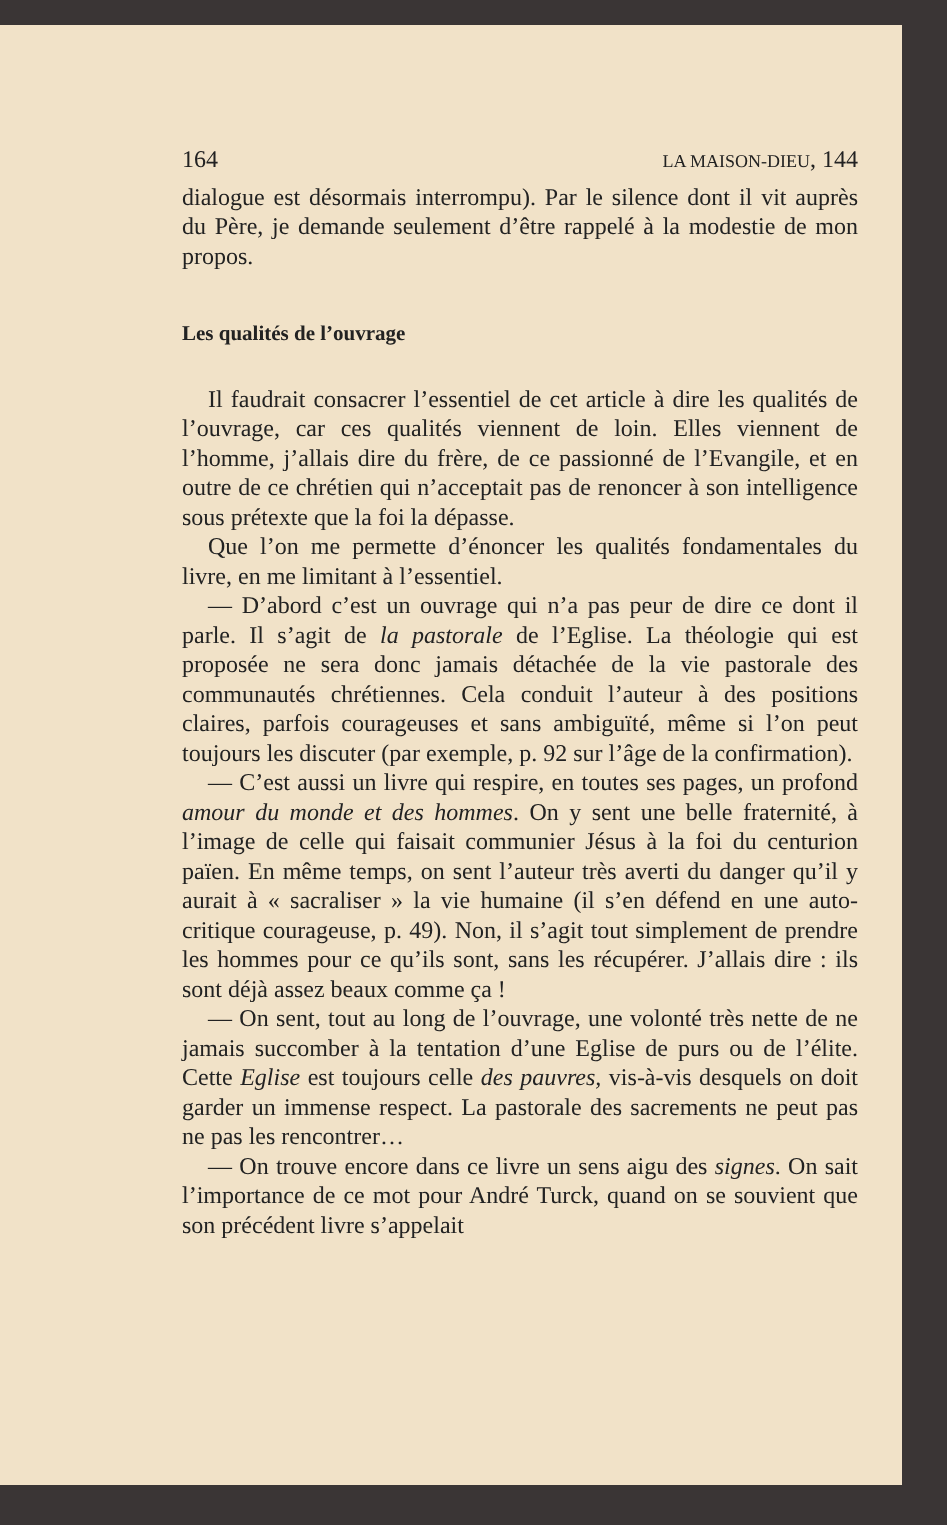164 LA MAISON-DIEU, 144
dialogue est désormais interrompu). Par le silence dont il vit auprès du Père, je demande seulement d’être rappelé à la modestie de mon propos.
Les qualités de l’ouvrage
Il faudrait consacrer l’essentiel de cet article à dire les qualités de l’ouvrage, car ces qualités viennent de loin. Elles viennent de l’homme, j’allais dire du frère, de ce passionné de l’Evangile, et en outre de ce chrétien qui n’acceptait pas de renoncer à son intelligence sous prétexte que la foi la dépasse.
Que l’on me permette d’énoncer les qualités fondamentales du livre, en me limitant à l’essentiel.
— D’abord c’est un ouvrage qui n’a pas peur de dire ce dont il parle. Il s’agit de la pastorale de l’Eglise. La théologie qui est proposée ne sera donc jamais détachée de la vie pastorale des communautés chrétiennes. Cela conduit l’auteur à des positions claires, parfois courageuses et sans ambiguïté, même si l’on peut toujours les discuter (par exemple, p. 92 sur l’âge de la confirmation).
— C’est aussi un livre qui respire, en toutes ses pages, un profond amour du monde et des hommes. On y sent une belle fraternité, à l’image de celle qui faisait communier Jésus à la foi du centurion païen. En même temps, on sent l’auteur très averti du danger qu’il y aurait à « sacraliser » la vie humaine (il s’en défend en une auto-critique courageuse, p. 49). Non, il s’agit tout simplement de prendre les hommes pour ce qu’ils sont, sans les récupérer. J’allais dire : ils sont déjà assez beaux comme ça !
— On sent, tout au long de l’ouvrage, une volonté très nette de ne jamais succomber à la tentation d’une Eglise de purs ou de l’élite. Cette Eglise est toujours celle des pauvres, vis-à-vis desquels on doit garder un immense respect. La pastorale des sacrements ne peut pas ne pas les rencontrer…
— On trouve encore dans ce livre un sens aigu des signes. On sait l’importance de ce mot pour André Turck, quand on se souvient que son précédent livre s’appelait